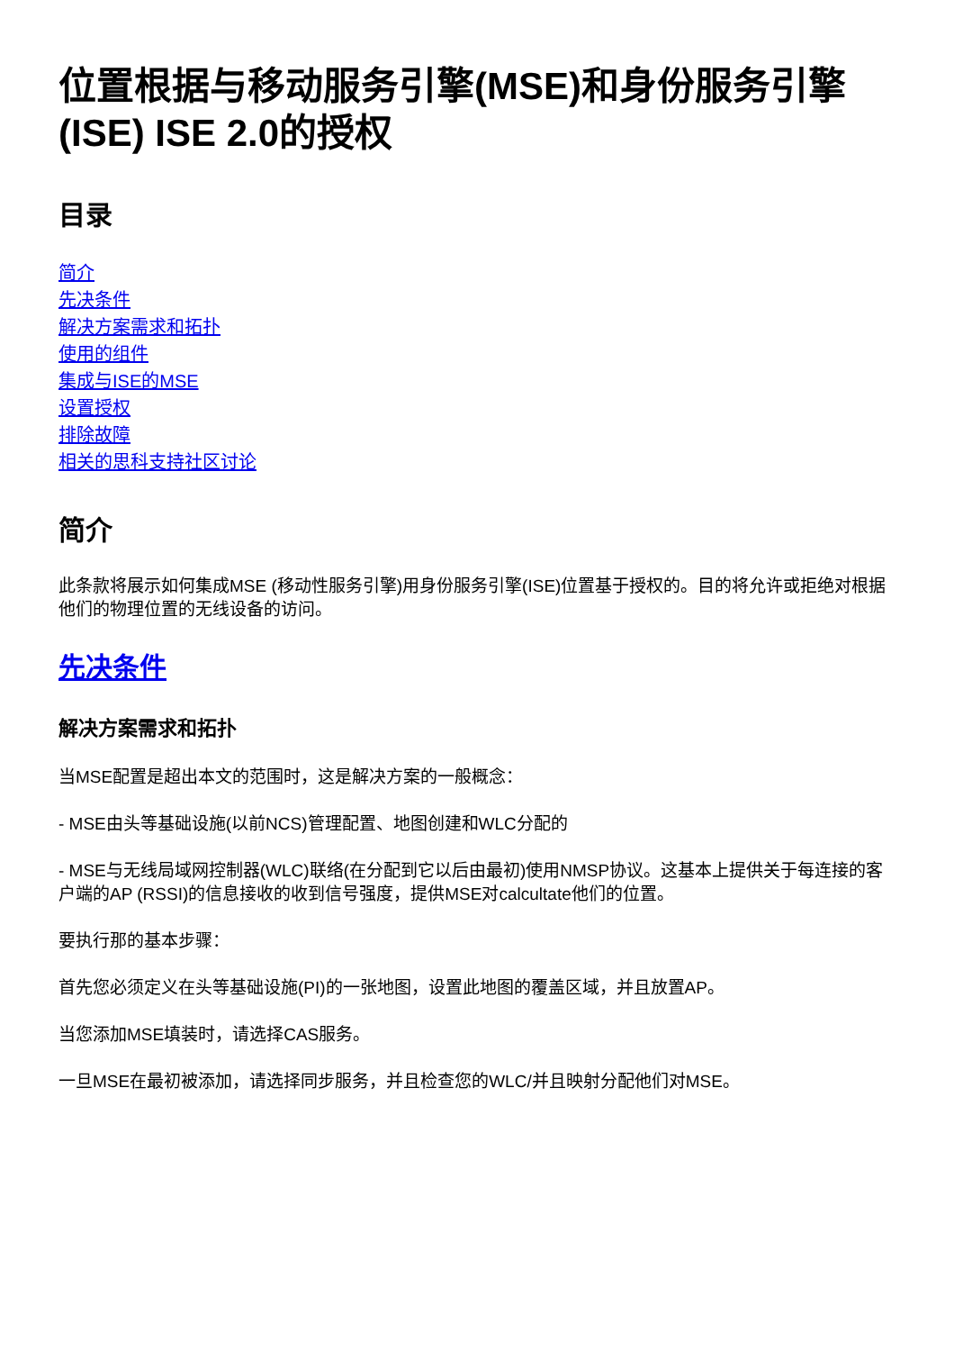位置根据与移动服务引擎(MSE)和身份服务引擎(ISE) ISE 2.0的授权
目录
简介
先决条件
解决方案需求和拓扑
使用的组件
集成与ISE的MSE
设置授权
排除故障
相关的思科支持社区讨论
简介
此条款将展示如何集成MSE (移动性服务引擎)用身份服务引擎(ISE)位置基于授权的。目的将允许或拒绝对根据他们的物理位置的无线设备的访问。
先决条件
解决方案需求和拓扑
当MSE配置是超出本文的范围时，这是解决方案的一般概念：
- MSE由头等基础设施(以前NCS)管理配置、地图创建和WLC分配的
- MSE与无线局域网控制器(WLC)联络(在分配到它以后由最初)使用NMSP协议。这基本上提供关于每连接的客户端的AP (RSSI)的信息接收的收到信号强度，提供MSE对calcultate他们的位置。
要执行那的基本步骤：
首先您必须定义在头等基础设施(PI)的一张地图，设置此地图的覆盖区域，并且放置AP。
当您添加MSE填装时，请选择CAS服务。
一旦MSE在最初被添加，请选择同步服务，并且检查您的WLC/并且映射分配他们对MSE。